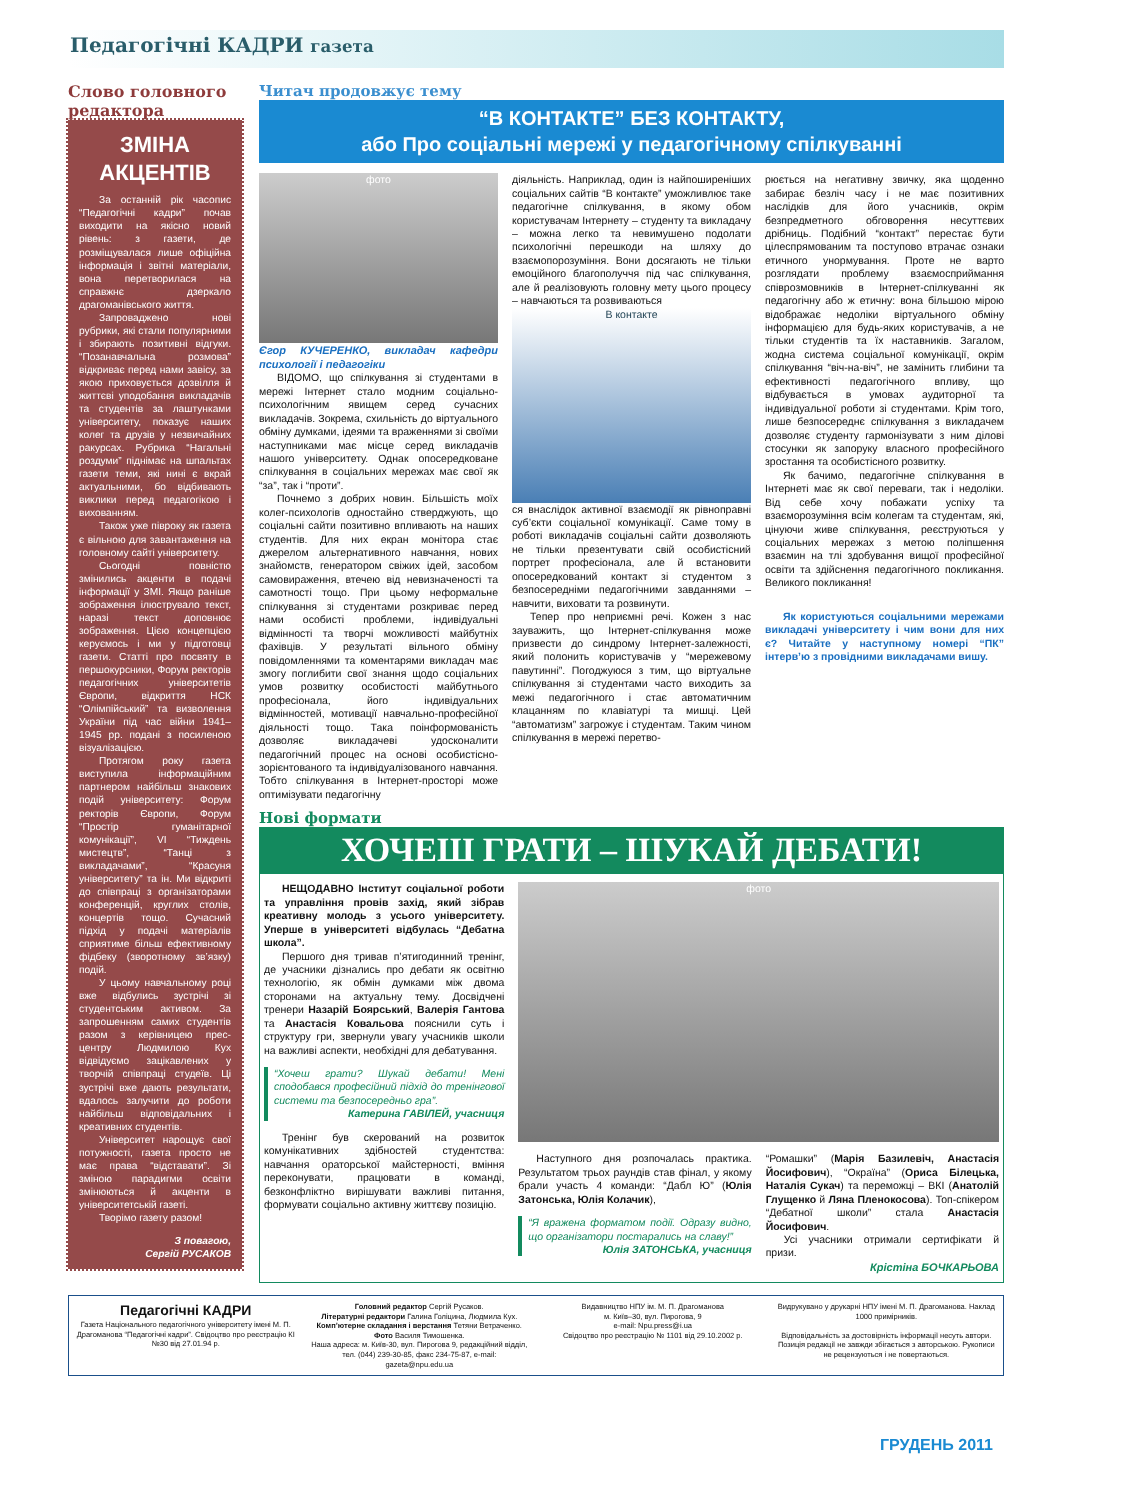Педагогічні КАДРИ газета
Слово головного редактора
ЗМІНА АКЦЕНТІВ
За останній рік часопис “Педагогічні кадри” почав виходити на якісно новий рівень: з газети, де розміщувалася лише офіційна інформація і звітні матеріали, вона перетворилася на справжнє дзеркало драгоманівського життя.
Запроваджено нові рубрики, які стали популярними і збирають позитивні відгуки. “Позанавчальна розмова” відкриває перед нами завісу, за якою приховується дозвілля й життєві уподобання викладачів та студентів за лаштунками університету, показує наших колег та друзів у незвичайних ракурсах. Рубрика “Нагальні роздуми” піднімає на шпальтах газети теми, які нині є вкрай актуальними, бо відбивають виклики перед педагогікою і вихованням.
Також уже півроку як газета є вільною для завантаження на головному сайті університету.
Сьогодні повністю змінились акценти в подачі інформації у ЗМІ. Якщо раніше зображення ілюструвало текст, наразі текст доповнює зображення. Цією концепцією керуємось і ми у підготовці газети. Статті про посвяту в першокурсники, Форум ректорів педагогічних університетів Європи, відкриття НСК “Олімпійський” та визволення України під час війни 1941–1945 рр. подані з посиленою візуалізацією.
Протягом року газета виступила інформаційним партнером найбільш знакових подій університету: Форум ректорів Європи, Форум “Простір гуманітарної комунікації”, VI “Тиждень мистецтв”, “Танці з викладачами”, “Красуня університету” та ін. Ми відкриті до співпраці з організаторами конференцій, круглих столів, концертів тощо. Сучасний підхід у подачі матеріалів сприятиме більш ефективному фідбеку (зворотному зв’язку) подій.
У цьому навчальному році вже відбулись зустрічі зі студентським активом. За запрошенням самих студентів разом з керівницею прес-центру Людмилою Кух відвідуємо зацікавлених у творчій співпраці студеїв. Ці зустрічі вже дають результати, вдалось залучити до роботи найбільш відповідальних і креативних студентів.
Університет нарощує свої потужності, газета просто не має права “відставати”. Зі зміною парадигми освіти змінюються й акценти в університетській газеті.
Творімо газету разом!
З повагою,
Сергій РУСАКОВ
Читач продовжує тему
“В КОНТАКТЕ” БЕЗ КОНТАКТУ,
або Про соціальні мережі у педагогічному спілкуванні
фото
Єгор КУЧЕРЕНКО, викладач кафедри психології і педагогіки
ВІДОМО, що спілкування зі студентами в мережі Інтернет стало модним соціально-психологічним явищем серед сучасних викладачів. Зокрема, схильність до віртуального обміну думками, ідеями та враженнями зі своїми наступниками має місце серед викладачів нашого університету. Однак опосередковане спілкування в соціальних мережах має свої як “за”, так і “проти”.
Почнемо з добрих новин. Більшість моїх колег-психологів одностайно стверджують, що соціальні сайти позитивно впливають на наших студентів. Для них екран монітора стає джерелом альтернативного навчання, нових знайомств, генератором свіжих ідей, засобом самовираження, втечею від невизначеності та самотності тощо. При цьому неформальне спілкування зі студентами розкриває перед нами особисті проблеми, індивідуальні відмінності та творчі можливості майбутніх фахівців. У результаті вільного обміну повідомленнями та коментарями викладач має змогу поглибити свої знання щодо соціальних умов розвитку особистості майбутнього професіонала, його індивідуальних відмінностей, мотивації навчально-професійної діяльності тощо. Така поінформованість дозволяє викладачеві удосконалити педагогічний процес на основі особистісно-зорієнтованого та індивідуалізованого навчання. Тобто спілкування в Інтернет-просторі може оптимізувати педагогічну
діяльність. Наприклад, один із найпоширеніших соціальних сайтів “В контакте” уможливлює таке педагогічне спілкування, в якому обом користувачам Інтернету – студенту та викладачу – можна легко та невимушено подолати психологічні перешкоди на шляху до взаємопорозуміння. Вони досягають не тільки емоційного благополуччя під час спілкування, але й реалізовують головну мету цього процесу – навчаються та розвиваються
В контакте
ся внаслідок активної взаємодії як рівноправні суб’єкти соціальної комунікації. Саме тому в роботі викладачів соціальні сайти дозволяють не тільки презентувати свій особистісний портрет професіонала, але й встановити опосередкований контакт зі студентом з безпосередніми педагогічними завданнями – навчити, виховати та розвинути.
Тепер про неприємні речі. Кожен з нас зауважить, що Інтернет-спілкування може призвести до синдрому Інтернет-залежності, який полонить користувачів у “мережевому павутинні”. Погоджуюся з тим, що віртуальне спілкування зі студентами часто виходить за межі педагогічного і стає автоматичним клацанням по клавіатурі та мишці. Цей “автоматизм” загрожує і студентам. Таким чином спілкування в мережі перетво-
рюється на негативну звичку, яка щоденно забирає безліч часу і не має позитивних наслідків для його учасників, окрім безпредметного обговорення несуттєвих дрібниць. Подібний “контакт” перестає бути цілеспрямованим та поступово втрачає ознаки етичного унормування. Проте не варто розглядати проблему взаємосприймання співрозмовників в Інтернет-спілкуванні як педагогічну або ж етичну: вона більшою мірою відображає недоліки віртуального обміну інформацією для будь-яких користувачів, а не тільки студентів та їх наставників. Загалом, жодна система соціальної комунікації, окрім спілкування “віч-на-віч”, не замінить глибини та ефективності педагогічного впливу, що відбувається в умовах аудиторної та індивідуальної роботи зі студентами. Крім того, лише безпосереднє спілкування з викладачем дозволяє студенту гармонізувати з ним ділові стосунки як запоруку власного професійного зростання та особистісного розвитку.
Як бачимо, педагогічне спілкування в Інтернеті має як свої переваги, так і недоліки. Від себе хочу побажати успіху та взаєморозуміння всім колегам та студентам, які, цінуючи живе спілкування, реєструються у соціальних мережах з метою поліпшення взаємин на тлі здобування вищої професійної освіти та здійснення педагогічного покликання. Великого покликання!
Як користуються соціальними мережами викладачі університету і чим вони для них є? Читайте у наступному номері “ПК” інтерв’ю з провідними викладачами вишу.
Нові формати
ХОЧЕШ ГРАТИ – ШУКАЙ ДЕБАТИ!
НЕЩОДАВНО Інститут соціальної роботи та управління провів захід, який зібрав креативну молодь з усього університету. Уперше в університеті відбулась “Дебатна школа”.
Першого дня тривав п’ятигодинний тренінг, де учасники дізнались про дебати як освітню технологію, як обмін думками між двома сторонами на актуальну тему. Досвідчені тренери Назарій Боярський, Валерія Гантова та Анастасія Ковальова пояснили суть і структуру гри, звернули увагу учасників школи на важливі аспекти, необхідні для дебатування.
“Хочеш грати? Шукай дебати! Мені сподобався професійний підхід до тренінгової системи та безпосередньо гра”.
Катерина ГАВІЛЕЙ, учасниця
Тренінг був скерований на розвиток комунікативних здібностей студентства: навчання ораторської майстерності, вміння переконувати, працювати в команді, безконфліктно вирішувати важливі питання, формувати соціально активну життєву позицію.
фото
Наступного дня розпочалась практика. Результатом трьох раундів став фінал, у якому брали участь 4 команди: “Дабл Ю” (Юлія Затонська, Юлія Колачик),
“Я вражена форматом події. Одразу видно, що організатори постарались на славу!”
Юлія ЗАТОНСЬКА, учасниця
“Ромашки” (Марія Базилевіч, Анастасія Йосифович), “Окраїна” (Ориса Білецька, Наталія Сукач) та переможці – ВКІ (Анатолій Глущенко й Ляна Пленокосова). Топ-спікером “Дебатної школи” стала Анастасія Йосифович.
Усі учасники отримали сертифікати й призи.
Крістіна БОЧКАРЬОВА
Педагогічні КАДРИ
Газета Національного педагогічного університету імені М. П. Драгоманова “Педагогічні кадри”. Свідоцтво про реєстрацію КІ №30 від 27.01.94 р.
Головний редактор Сергій Русаков.
Літературні редактори Галина Голіцина, Людмила Кух.
Комп’ютерне складання і верстання Тетяни Ветраченко.
Фото Василя Тимошенка.
Наша адреса: м. Київ-30, вул. Пирогова 9, редакційний відділ, тел. (044) 239-30-85, факс 234-75-87, e-mail: gazeta@npu.edu.ua
Видавництво НПУ ім. М. П. Драгоманова
м. Київ–30, вул. Пирогова, 9
e-mail: Npu.press@i.ua
Свідоцтво про реєстрацію № 1101 від 29.10.2002 р.
Видрукувано у друкарні НПУ імені М. П. Драгоманова. Наклад 1000 примірників.
Відповідальність за достовірність інформації несуть автори. Позиція редакції не завжди збігається з авторською. Рукописи не рецензуються і не повертаються.
ГРУДЕНЬ 2011